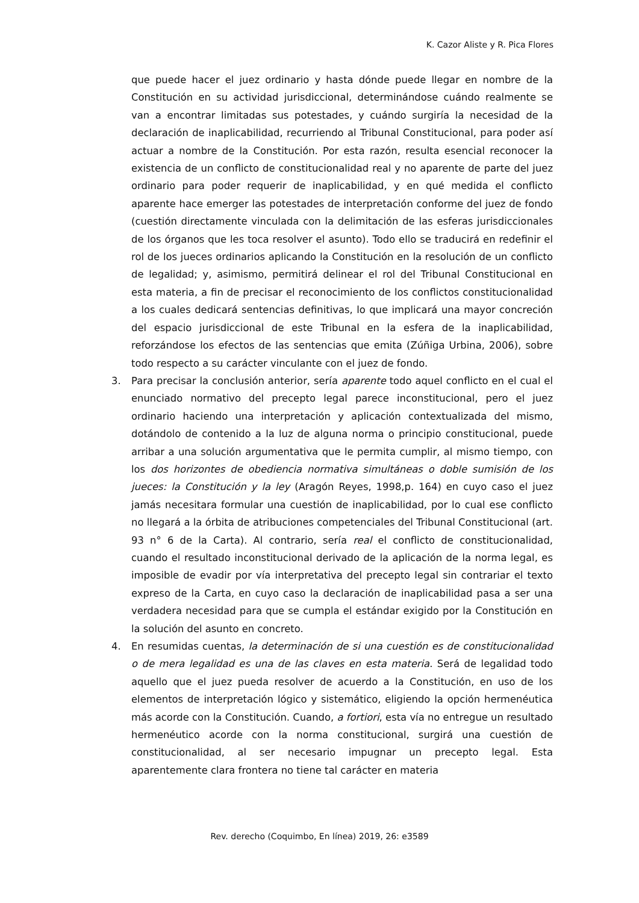K. Cazor Aliste y R. Pica Flores
que puede hacer el juez ordinario y hasta dónde puede llegar en nombre de la Constitución en su actividad jurisdiccional, determinándose cuándo realmente se van a encontrar limitadas sus potestades, y cuándo surgiría la necesidad de la declaración de inaplicabilidad, recurriendo al Tribunal Constitucional, para poder así actuar a nombre de la Constitución. Por esta razón, resulta esencial reconocer la existencia de un conflicto de constitucionalidad real y no aparente de parte del juez ordinario para poder requerir de inaplicabilidad, y en qué medida el conflicto aparente hace emerger las potestades de interpretación conforme del juez de fondo (cuestión directamente vinculada con la delimitación de las esferas jurisdiccionales de los órganos que les toca resolver el asunto). Todo ello se traducirá en redefinir el rol de los jueces ordinarios aplicando la Constitución en la resolución de un conflicto de legalidad; y, asimismo, permitirá delinear el rol del Tribunal Constitucional en esta materia, a fin de precisar el reconocimiento de los conflictos constitucionalidad a los cuales dedicará sentencias definitivas, lo que implicará una mayor concreción del espacio jurisdiccional de este Tribunal en la esfera de la inaplicabilidad, reforzándose los efectos de las sentencias que emita (Zúñiga Urbina, 2006), sobre todo respecto a su carácter vinculante con el juez de fondo.
3. Para precisar la conclusión anterior, sería aparente todo aquel conflicto en el cual el enunciado normativo del precepto legal parece inconstitucional, pero el juez ordinario haciendo una interpretación y aplicación contextualizada del mismo, dotándolo de contenido a la luz de alguna norma o principio constitucional, puede arribar a una solución argumentativa que le permita cumplir, al mismo tiempo, con los dos horizontes de obediencia normativa simultáneas o doble sumisión de los jueces: la Constitución y la ley (Aragón Reyes, 1998,p. 164) en cuyo caso el juez jamás necesitara formular una cuestión de inaplicabilidad, por lo cual ese conflicto no llegará a la órbita de atribuciones competenciales del Tribunal Constitucional (art. 93 n° 6 de la Carta). Al contrario, sería real el conflicto de constitucionalidad, cuando el resultado inconstitucional derivado de la aplicación de la norma legal, es imposible de evadir por vía interpretativa del precepto legal sin contrariar el texto expreso de la Carta, en cuyo caso la declaración de inaplicabilidad pasa a ser una verdadera necesidad para que se cumpla el estándar exigido por la Constitución en la solución del asunto en concreto.
4. En resumidas cuentas, la determinación de si una cuestión es de constitucionalidad o de mera legalidad es una de las claves en esta materia. Será de legalidad todo aquello que el juez pueda resolver de acuerdo a la Constitución, en uso de los elementos de interpretación lógico y sistemático, eligiendo la opción hermenéutica más acorde con la Constitución. Cuando, a fortiori, esta vía no entregue un resultado hermenéutico acorde con la norma constitucional, surgirá una cuestión de constitucionalidad, al ser necesario impugnar un precepto legal. Esta aparentemente clara frontera no tiene tal carácter en materia
Rev. derecho (Coquimbo, En línea) 2019, 26: e3589